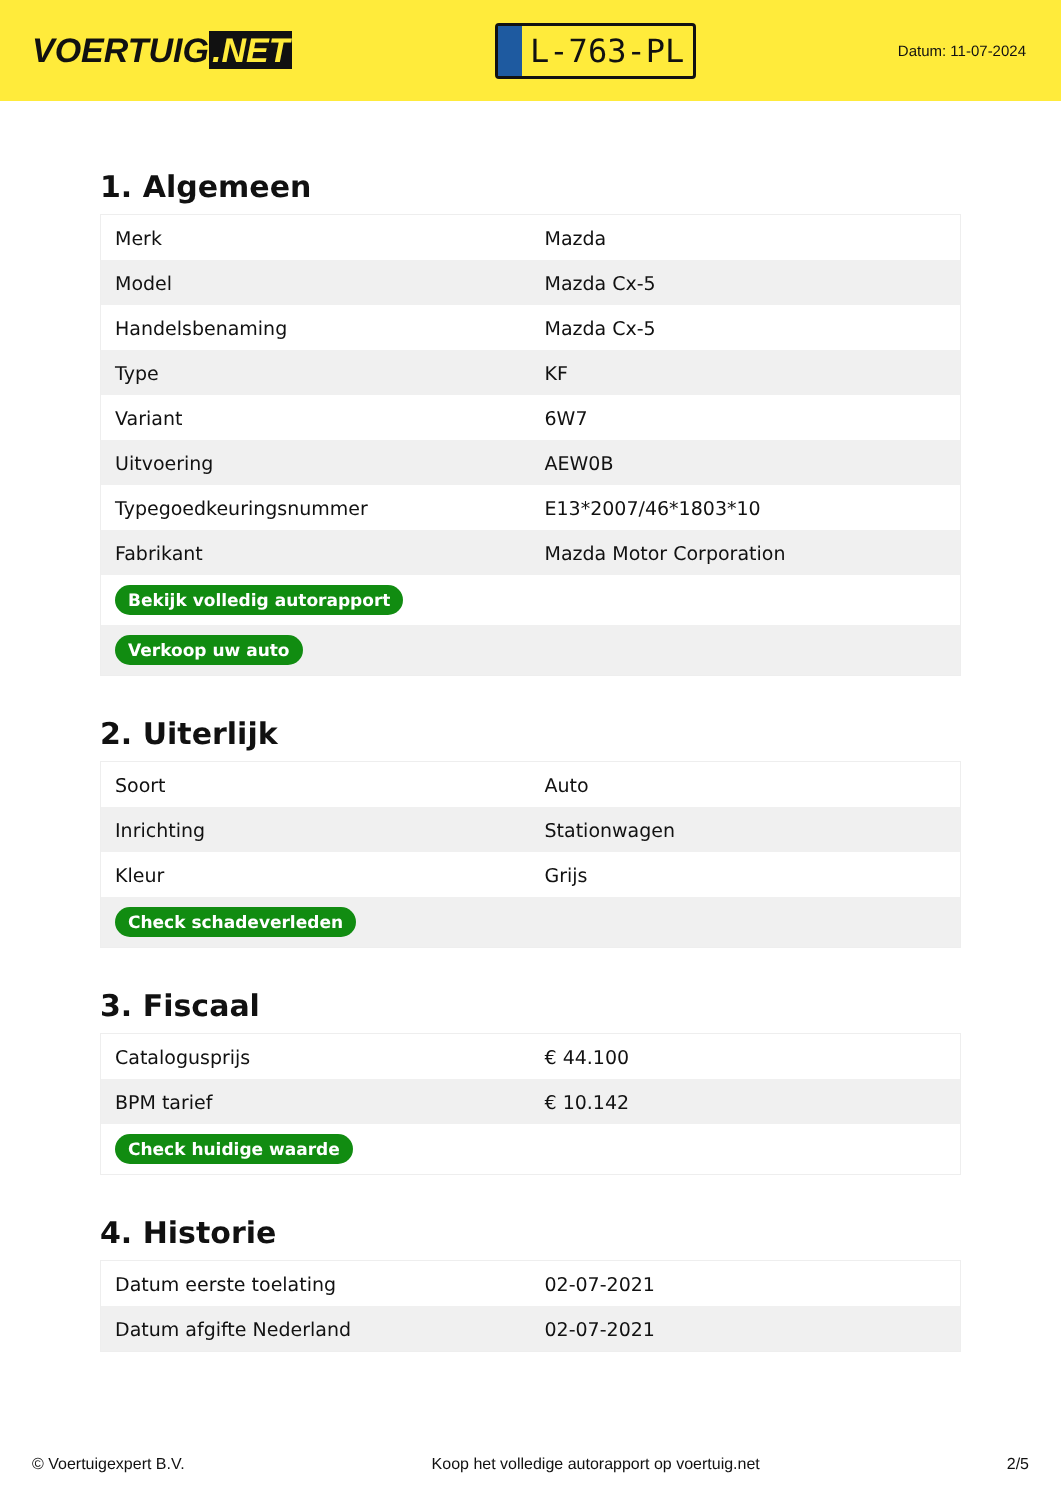VOERTUIG.NET
L-763-PL
Datum: 11-07-2024
1. Algemeen
| Merk | Mazda |
| Model | Mazda Cx-5 |
| Handelsbenaming | Mazda Cx-5 |
| Type | KF |
| Variant | 6W7 |
| Uitvoering | AEW0B |
| Typegoedkeuringsnummer | E13*2007/46*1803*10 |
| Fabrikant | Mazda Motor Corporation |
| Bekijk volledig autorapport | |
| Verkoop uw auto | |
2. Uiterlijk
| Soort | Auto |
| Inrichting | Stationwagen |
| Kleur | Grijs |
| Check schadeverleden | |
3. Fiscaal
| Catalogusprijs | € 44.100 |
| BPM tarief | € 10.142 |
| Check huidige waarde | |
4. Historie
| Datum eerste toelating | 02-07-2021 |
| Datum afgifte Nederland | 02-07-2021 |
© Voertuigexpert B.V. Koop het volledige autorapport op voertuig.net 2/5